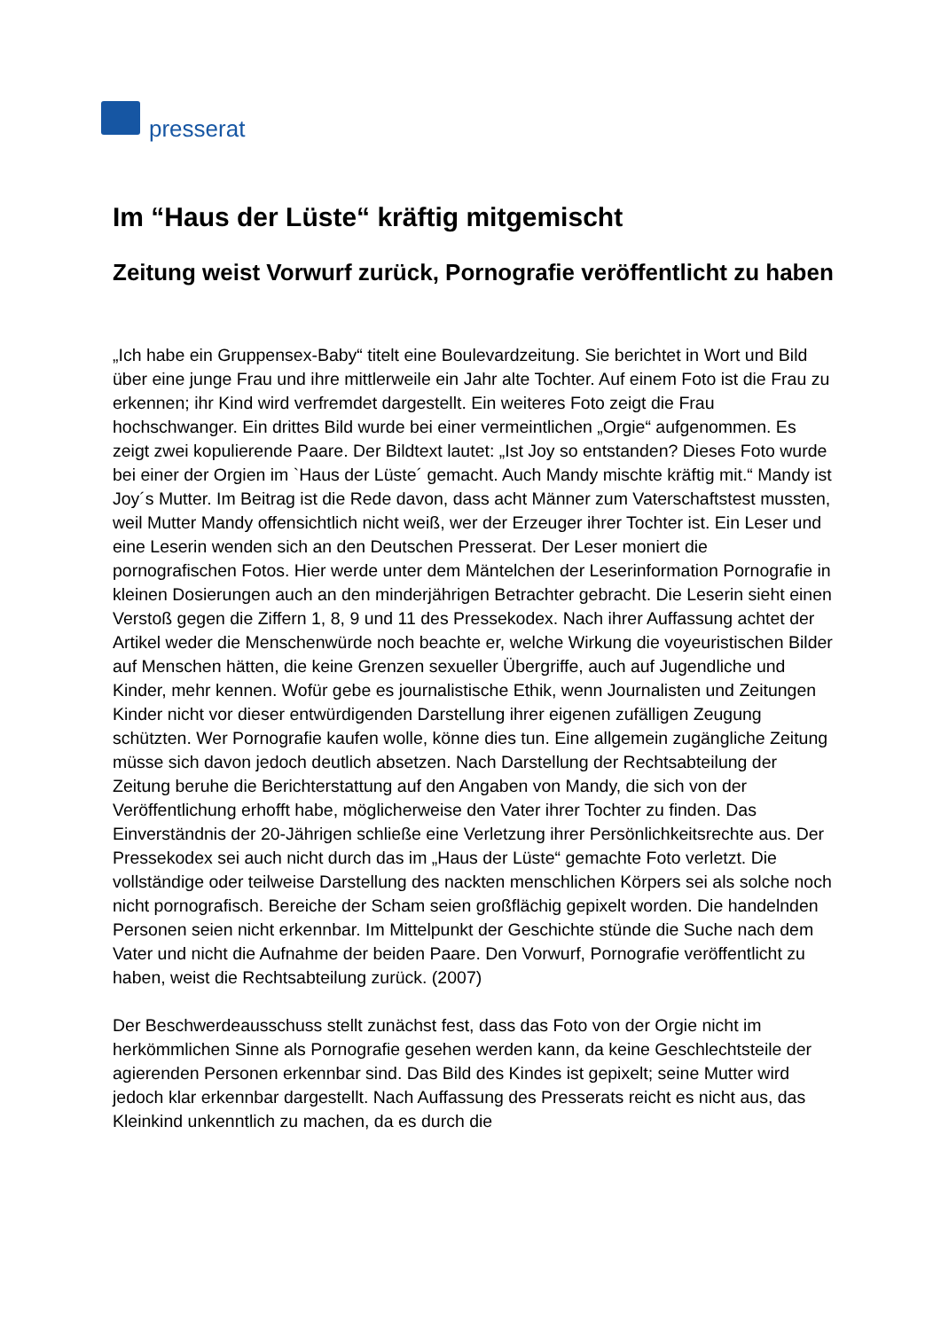presserat
Im “Haus der Lüste“ kräftig mitgemischt
Zeitung weist Vorwurf zurück, Pornografie veröffentlicht zu haben
„Ich habe ein Gruppensex-Baby“ titelt eine Boulevardzeitung. Sie berichtet in Wort und Bild über eine junge Frau und ihre mittlerweile ein Jahr alte Tochter. Auf einem Foto ist die Frau zu erkennen; ihr Kind wird verfremdet dargestellt. Ein weiteres Foto zeigt die Frau hochschwanger. Ein drittes Bild wurde bei einer vermeintlichen „Orgie“ aufgenommen. Es zeigt zwei kopulierende Paare. Der Bildtext lautet: „Ist Joy so entstanden? Dieses Foto wurde bei einer der Orgien im `Haus der Lüste´ gemacht. Auch Mandy mischte kräftig mit.“ Mandy ist Joy´s Mutter. Im Beitrag ist die Rede davon, dass acht Männer zum Vaterschaftstest mussten, weil Mutter Mandy offensichtlich nicht weiß, wer der Erzeuger ihrer Tochter ist. Ein Leser und eine Leserin wenden sich an den Deutschen Presserat. Der Leser moniert die pornografischen Fotos. Hier werde unter dem Mäntelchen der Leserinformation Pornografie in kleinen Dosierungen auch an den minderjährigen Betrachter gebracht. Die Leserin sieht einen Verstoß gegen die Ziffern 1, 8, 9 und 11 des Pressekodex. Nach ihrer Auffassung achtet der Artikel weder die Menschenwürde noch beachte er, welche Wirkung die voyeuristischen Bilder auf Menschen hätten, die keine Grenzen sexueller Übergriffe, auch auf Jugendliche und Kinder, mehr kennen. Wofür gebe es journalistische Ethik, wenn Journalisten und Zeitungen Kinder nicht vor dieser entwürdigenden Darstellung ihrer eigenen zufälligen Zeugung schützten. Wer Pornografie kaufen wolle, könne dies tun. Eine allgemein zugängliche Zeitung müsse sich davon jedoch deutlich absetzen. Nach Darstellung der Rechtsabteilung der Zeitung beruhe die Berichterstattung auf den Angaben von Mandy, die sich von der Veröffentlichung erhofft habe, möglicherweise den Vater ihrer Tochter zu finden. Das Einverständnis der 20-Jährigen schließe eine Verletzung ihrer Persönlichkeitsrechte aus. Der Pressekodex sei auch nicht durch das im „Haus der Lüste“ gemachte Foto verletzt. Die vollständige oder teilweise Darstellung des nackten menschlichen Körpers sei als solche noch nicht pornografisch. Bereiche der Scham seien großflächig gepixelt worden. Die handelnden Personen seien nicht erkennbar. Im Mittelpunkt der Geschichte stünde die Suche nach dem Vater und nicht die Aufnahme der beiden Paare. Den Vorwurf, Pornografie veröffentlicht zu haben, weist die Rechtsabteilung zurück. (2007)
Der Beschwerdeausschuss stellt zunächst fest, dass das Foto von der Orgie nicht im herkömmlichen Sinne als Pornografie gesehen werden kann, da keine Geschlechtsteile der agierenden Personen erkennbar sind. Das Bild des Kindes ist gepixelt; seine Mutter wird jedoch klar erkennbar dargestellt. Nach Auffassung des Presserats reicht es nicht aus, das Kleinkind unkenntlich zu machen, da es durch die